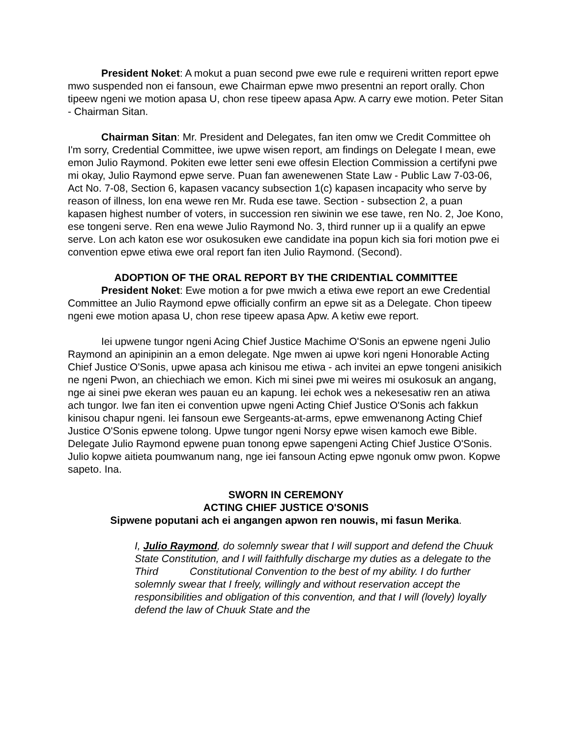President Noket: A mokut a puan second pwe ewe rule e requireni written report epwe mwo suspended non ei fansoun, ewe Chairman epwe mwo presentni an report orally. Chon tipeew ngeni we motion apasa U, chon rese tipeew apasa Apw. A carry ewe motion. Peter Sitan - Chairman Sitan.
Chairman Sitan: Mr. President and Delegates, fan iten omw we Credit Committee oh I'm sorry, Credential Committee, iwe upwe wisen report, am findings on Delegate I mean, ewe emon Julio Raymond. Pokiten ewe letter seni ewe offesin Election Commission a certifyni pwe mi okay, Julio Raymond epwe serve. Puan fan awenewenen State Law - Public Law 7-03-06, Act No. 7-08, Section 6, kapasen vacancy subsection 1(c) kapasen incapacity who serve by reason of illness, lon ena wewe ren Mr. Ruda ese tawe. Section - subsection 2, a puan kapasen highest number of voters, in succession ren siwinin we ese tawe, ren No. 2, Joe Kono, ese tongeni serve. Ren ena wewe Julio Raymond No. 3, third runner up ii a qualify an epwe serve. Lon ach katon ese wor osukosuken ewe candidate ina popun kich sia fori motion pwe ei convention epwe etiwa ewe oral report fan iten Julio Raymond. (Second).
ADOPTION OF THE ORAL REPORT BY THE CRIDENTIAL COMMITTEE
President Noket: Ewe motion a for pwe mwich a etiwa ewe report an ewe Credential Committee an Julio Raymond epwe officially confirm an epwe sit as a Delegate. Chon tipeew ngeni ewe motion apasa U, chon rese tipeew apasa Apw. A ketiw ewe report.
Iei upwene tungor ngeni Acing Chief Justice Machime O'Sonis an epwene ngeni Julio Raymond an apinipinin an a emon delegate. Nge mwen ai upwe kori ngeni Honorable Acting Chief Justice O'Sonis, upwe apasa ach kinisou me etiwa - ach invitei an epwe tongeni anisikich ne ngeni Pwon, an chiechiach we emon. Kich mi sinei pwe mi weires mi osukosuk an angang, nge ai sinei pwe ekeran wes pauan eu an kapung. Iei echok wes a nekesesatiw ren an atiwa ach tungor. Iwe fan iten ei convention upwe ngeni Acting Chief Justice O'Sonis ach fakkun kinisou chapur ngeni. Iei fansoun ewe Sergeants-at-arms, epwe emwenanong Acting Chief Justice O'Sonis epwene tolong. Upwe tungor ngeni Norsy epwe wisen kamoch ewe Bible. Delegate Julio Raymond epwene puan tonong epwe sapengeni Acting Chief Justice O'Sonis. Julio kopwe aitieta poumwanum nang, nge iei fansoun Acting epwe ngonuk omw pwon. Kopwe sapeto. Ina.
SWORN IN CEREMONY
ACTING CHIEF JUSTICE O'SONIS
Sipwene poputani ach ei angangen apwon ren nouwis, mi fasun Merika.
I, Julio Raymond, do solemnly swear that I will support and defend the Chuuk State Constitution, and I will faithfully discharge my duties as a delegate to the Third Constitutional Convention to the best of my ability. I do further solemnly swear that I freely, willingly and without reservation accept the responsibilities and obligation of this convention, and that I will (lovely) loyally defend the law of Chuuk State and the